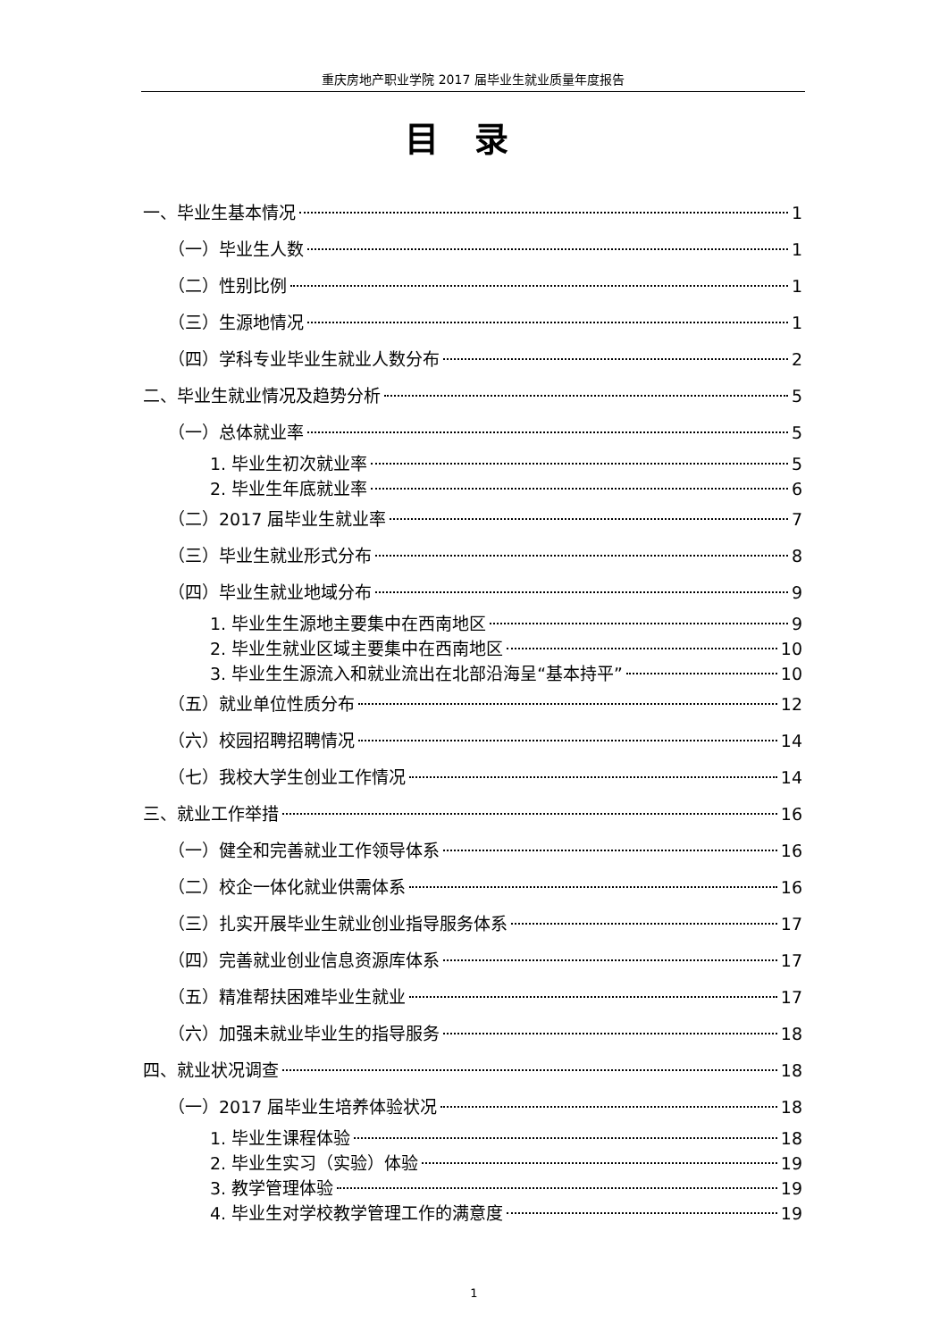重庆房地产职业学院 2017 届毕业生就业质量年度报告
目录
一、毕业生基本情况 1
（一）毕业生人数 1
（二）性别比例 1
（三）生源地情况 1
（四）学科专业毕业生就业人数分布 2
二、毕业生就业情况及趋势分析 5
（一）总体就业率 5
1. 毕业生初次就业率 5
2. 毕业生年底就业率 6
（二）2017 届毕业生就业率 7
（三）毕业生就业形式分布 8
（四）毕业生就业地域分布 9
1. 毕业生生源地主要集中在西南地区 9
2. 毕业生就业区域主要集中在西南地区 10
3. 毕业生生源流入和就业流出在北部沿海呈“基本持平” 10
（五）就业单位性质分布 12
（六）校园招聘招聘情况 14
（七）我校大学生创业工作情况 14
三、就业工作举措 16
（一）健全和完善就业工作领导体系 16
（二）校企一体化就业供需体系 16
（三）扎实开展毕业生就业创业指导服务体系 17
（四）完善就业创业信息资源库体系 17
（五）精准帮扶困难毕业生就业 17
（六）加强未就业毕业生的指导服务 18
四、就业状况调查 18
（一）2017 届毕业生培养体验状况 18
1. 毕业生课程体验 18
2. 毕业生实习（实验）体验 19
3. 教学管理体验 19
4. 毕业生对学校教学管理工作的满意度 19
1